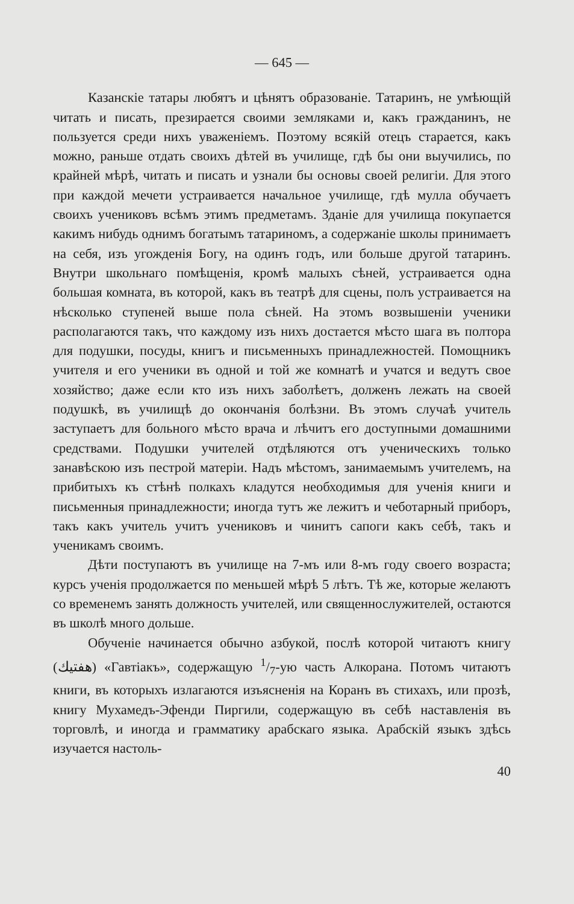— 645 —
Казанскіе татары любятъ и цѣнятъ образованіе. Татаринъ, не умѣющій читать и писать, презирается своими земляками и, какъ гражданинъ, не пользуется среди нихъ уваженіемъ. Поэтому всякій отецъ старается, какъ можно, раньше отдать своихъ дѣтей въ училище, гдѣ бы они выучились, по крайней мѣрѣ, читать и писать и узнали бы основы своей религіи. Для этого при каждой мечети устраивается начальное училище, гдѣ мулла обучаетъ своихъ учениковъ всѣмъ этимъ предметамъ. Зданіе для училища покупается какимъ нибудь однимъ богатымъ татариномъ, а содержаніе школы принимаетъ на себя, изъ угожденія Богу, на одинъ годъ, или больше другой татаринъ. Внутри школьнаго помѣщенія, кромѣ малыхъ сѣней, устраивается одна большая комната, въ которой, какъ въ театрѣ для сцены, полъ устраивается на нѣсколько ступеней выше пола сѣней. На этомъ возвышеніи ученики располагаются такъ, что каждому изъ нихъ достается мѣсто шага въ полтора для подушки, посуды, книгъ и письменныхъ принадлежностей. Помощникъ учителя и его ученики въ одной и той же комнатѣ и учатся и ведутъ свое хозяйство; даже если кто изъ нихъ заболѣетъ, долженъ лежать на своей подушкѣ, въ училищѣ до окончанія болѣзни. Въ этомъ случаѣ учитель заступаетъ для больного мѣсто врача и лѣчитъ его доступными домашними средствами. Подушки учителей отдѣляются отъ ученическихъ только занавѣскою изъ пестрой матеріи. Надъ мѣстомъ, занимаемымъ учителемъ, на прибитыхъ къ стѣнѣ полкахъ кладутся необходимыя для ученія книги и письменныя принадлежности; иногда тутъ же лежитъ и чеботарный приборъ, такъ какъ учитель учитъ учениковъ и чинитъ сапоги какъ себѣ, такъ и ученикамъ своимъ.
Дѣти поступаютъ въ училище на 7-мъ или 8-мъ году своего возраста; курсъ ученія продолжается по меньшей мѣрѣ 5 лѣтъ. Тѣ же, которые желаютъ со временемъ занять должность учителей, или священнослужителей, остаются въ школѣ много дольше.
Обученіе начинается обычно азбукой, послѣ которой читаютъ книгу (هفتيك) «Гавтіакъ», содержащую 1/7-ую часть Алкорана. Потомъ читаютъ книги, въ которыхъ излагаются изъясненія на Коранъ въ стихахъ, или прозѣ, книгу Мухамедъ-Эфенди Пиргили, содержащую въ себѣ наставленія въ торговлѣ, и иногда и грамматику арабскаго языка. Арабскій языкъ здѣсь изучается настоль-
40